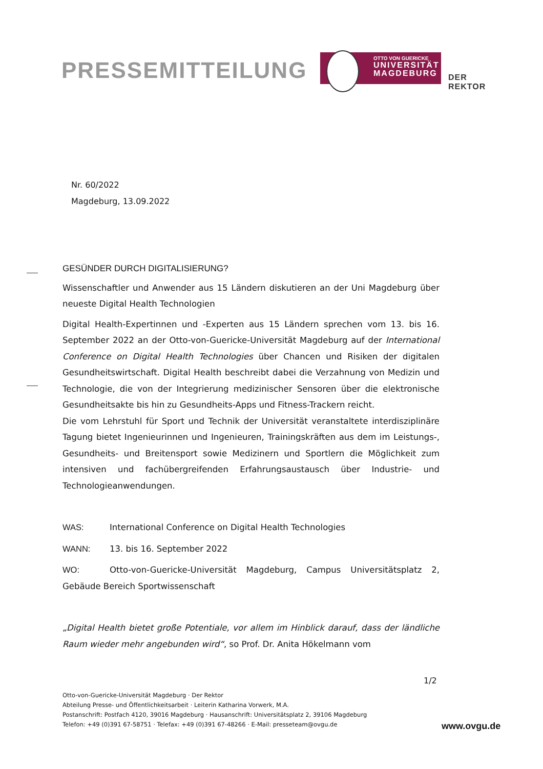PRESSEMITTEILUNG
OTTO VON GUERICKE
UNIVERSITÄT
MAGDEBURG
DER REKTOR
Nr. 60/2022
Magdeburg, 13.09.2022
GESÜNDER DURCH DIGITALISIERUNG?
Wissenschaftler und Anwender aus 15 Ländern diskutieren an der Uni Magdeburg über neueste Digital Health Technologien
Digital Health-Expertinnen und -Experten aus 15 Ländern sprechen vom 13. bis 16. September 2022 an der Otto-von-Guericke-Universität Magdeburg auf der International Conference on Digital Health Technologies über Chancen und Risiken der digitalen Gesundheitswirtschaft. Digital Health beschreibt dabei die Verzahnung von Medizin und Technologie, die von der Integrierung medizinischer Sensoren über die elektronische Gesundheitsakte bis hin zu Gesundheits-Apps und Fitness-Trackern reicht.
Die vom Lehrstuhl für Sport und Technik der Universität veranstaltete interdisziplinäre Tagung bietet Ingenieurinnen und Ingenieuren, Trainingskräften aus dem im Leistungs-, Gesundheits- und Breitensport sowie Medizinern und Sportlern die Möglichkeit zum intensiven und fachübergreifenden Erfahrungsaustausch über Industrie- und Technologieanwendungen.
WAS: International Conference on Digital Health Technologies
WANN: 13. bis 16. September 2022
WO: Otto-von-Guericke-Universität Magdeburg, Campus Universitätsplatz 2, Gebäude Bereich Sportwissenschaft
„Digital Health bietet große Potentiale, vor allem im Hinblick darauf, dass der ländliche Raum wieder mehr angebunden wird“, so Prof. Dr. Anita Hökelmann vom
1/2
Otto-von-Guericke-Universität Magdeburg · Der Rektor
Abteilung Presse- und Öffentlichkeitsarbeit · Leiterin Katharina Vorwerk, M.A.
Postanschrift: Postfach 4120, 39016 Magdeburg · Hausanschrift: Universitätsplatz 2, 39106 Magdeburg
Telefon: +49 (0)391 67-58751 · Telefax: +49 (0)391 67-48266 · E-Mail: presseteam@ovgu.de
www.ovgu.de